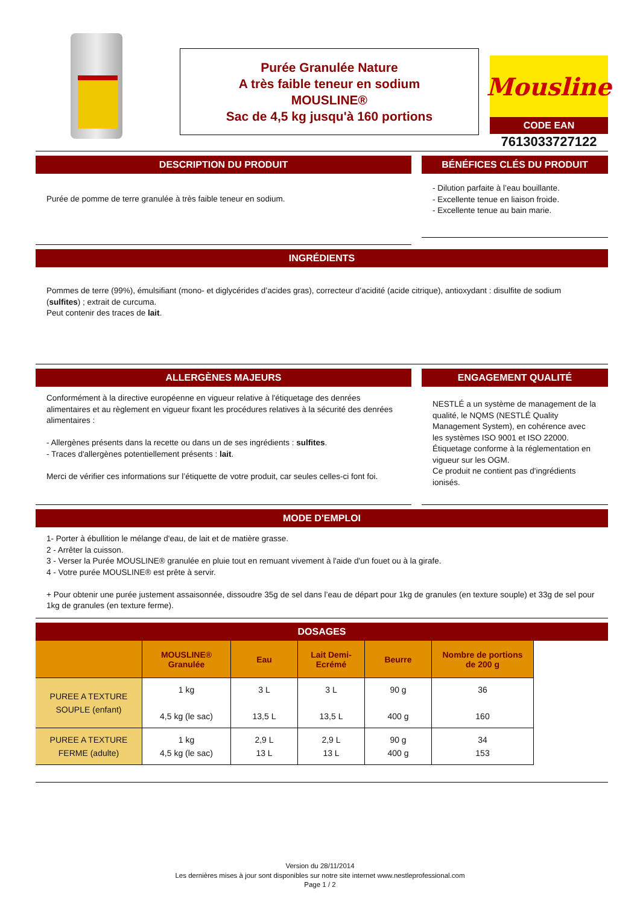Purée Granulée Nature
A très faible teneur en sodium
MOUSLINE®
Sac de 4,5 kg jusqu'à 160 portions
Mousline
CODE EAN
7613033727122
DESCRIPTION DU PRODUIT
Purée de pomme de terre granulée à très faible teneur en sodium.
BÉNÉFICES CLÉS DU PRODUIT
- Dilution parfaite à l’eau bouillante.
- Excellente tenue en liaison froide.
- Excellente tenue au bain marie.
INGRÉDIENTS
Pommes de terre (99%), émulsifiant (mono- et diglycérides d’acides gras), correcteur d’acidité (acide citrique), antioxydant : disulfite de sodium (sulfites) ; extrait de curcuma.
Peut contenir des traces de lait.
ALLERGÈNES MAJEURS
Conformément à la directive européenne en vigueur relative à l'étiquetage des denrées alimentaires et au règlement en vigueur fixant les procédures relatives à la sécurité des denrées alimentaires :
- Allergènes présents dans la recette ou dans un de ses ingrédients : sulfites.
- Traces d'allergènes potentiellement présents : lait.
Merci de vérifier ces informations sur l’étiquette de votre produit, car seules celles-ci font foi.
ENGAGEMENT QUALITÉ
NESTLÉ a un système de management de la qualité, le NQMS (NESTLÉ Quality Management System), en cohérence avec les systèmes ISO 9001 et ISO 22000.
Étiquetage conforme à la réglementation en vigueur sur les OGM.
Ce produit ne contient pas d'ingrédients ionisés.
MODE D'EMPLOI
1- Porter à ébullition le mélange d'eau, de lait et de matière grasse.
2 - Arrêter la cuisson.
3 - Verser la Purée MOUSLINE® granulée en pluie tout en remuant vivement à l'aide d'un fouet ou à la girafe.
4 - Votre purée MOUSLINE® est prête à servir.
+ Pour obtenir une purée justement assaisonnée, dissoudre 35g de sel dans l’eau de départ pour 1kg de granules (en texture souple) et 33g de sel pour 1kg de granules (en texture ferme).
DOSAGES
| | MOUSLINE® Granulée | Eau | Lait Demi- Ecrémé | Beurre | Nombre de portions de 200 g |
| --- | --- | --- | --- | --- | --- |
| PUREE A TEXTURE SOUPLE (enfant) | 1 kg 4,5 kg (le sac) | 3 L 13,5 L | 3 L 13,5 L | 90 g 400 g | 36 160 |
| PUREE A TEXTURE FERME (adulte) | 1 kg 4,5 kg (le sac) | 2,9 L 13 L | 2,9 L 13 L | 90 g 400 g | 34 153 |
Version du 28/11/2014
Les dernières mises à jour sont disponibles sur notre site internet www.nestleprofessional.com
Page 1 / 2